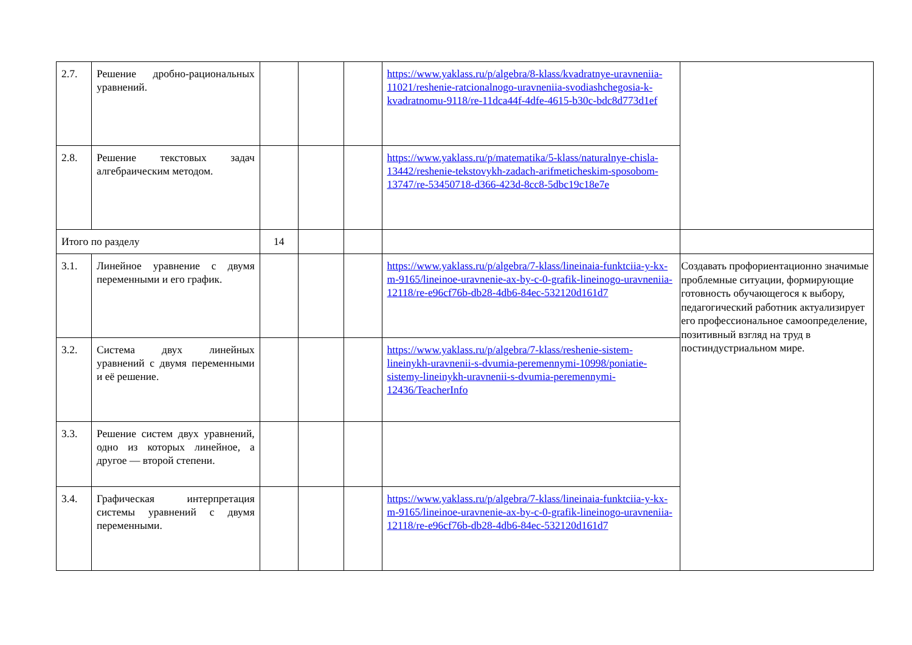| 2.7. | Решение дробно-рациональных уравнений. | | | | https://www.yaklass.ru/p/algebra/8-klass/kvadratnye-uravneniia-11021/reshenie-ratcionalnogo-uravneniia-svodiashchegosia-k-kvadratnomu-9118/re-11dca44f-4dfe-4615-b30c-bdc8d773d1ef | |
| 2.8. | Решение текстовых задач алгебраическим методом. | | | | https://www.yaklass.ru/p/matematika/5-klass/naturalnye-chisla-13442/reshenie-tekstovykh-zadach-arifmeticheskim-sposobom-13747/re-53450718-d366-423d-8cc8-5dbc19c18e7e | |
| Итого по разделу | | 14 | | | | |
| 3.1. | Линейное уравнение с двумя переменными и его график. | | | | https://www.yaklass.ru/p/algebra/7-klass/lineinaia-funktciia-y-kx-m-9165/lineinoe-uravnenie-ax-by-c-0-grafik-lineinogo-uravneniia-12118/re-e96cf76b-db28-4db6-84ec-532120d161d7 | Создавать профориентационно значимые проблемные ситуации, формирующие готовность обучающегося к выбору, педагогический работник актуализирует его профессиональное самоопределение, позитивный взгляд на труд в постиндустриальном мире. |
| 3.2. | Система двух линейных уравнений с двумя переменными и её решение. | | | | https://www.yaklass.ru/p/algebra/7-klass/reshenie-sistem-lineinykh-uravnenii-s-dvumia-peremennymi-10998/poniatie-sistemy-lineinykh-uravnenii-s-dvumia-peremennymi-12436/TeacherInfo | |
| 3.3. | Решение систем двух уравнений, одно из которых линейное, а другое — второй степени. | | | | | |
| 3.4. | Графическая интерпретация системы уравнений с двумя переменными. | | | | https://www.yaklass.ru/p/algebra/7-klass/lineinaia-funktciia-y-kx-m-9165/lineinoe-uravnenie-ax-by-c-0-grafik-lineinogo-uravneniia-12118/re-e96cf76b-db28-4db6-84ec-532120d161d7 | |